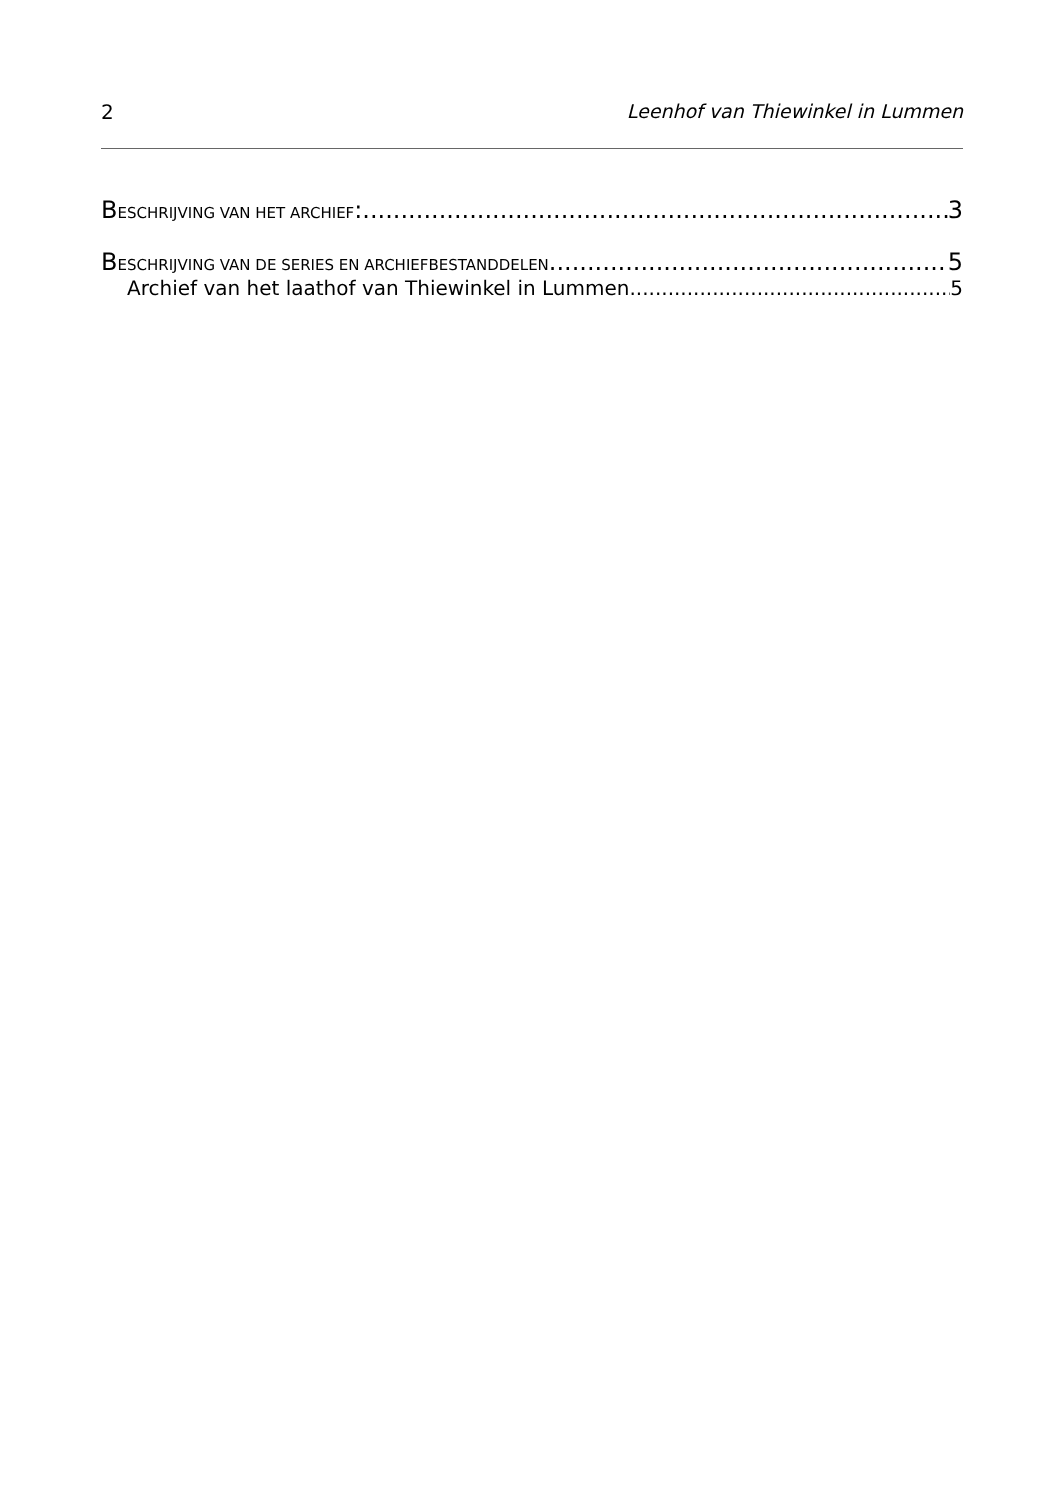2 Leenhof van Thiewinkel in Lummen
BESCHRIJVING VAN HET ARCHIEF: 3
BESCHRIJVING VAN DE SERIES EN ARCHIEFBESTANDDELEN 5
Archief van het laathof van Thiewinkel in Lummen 5